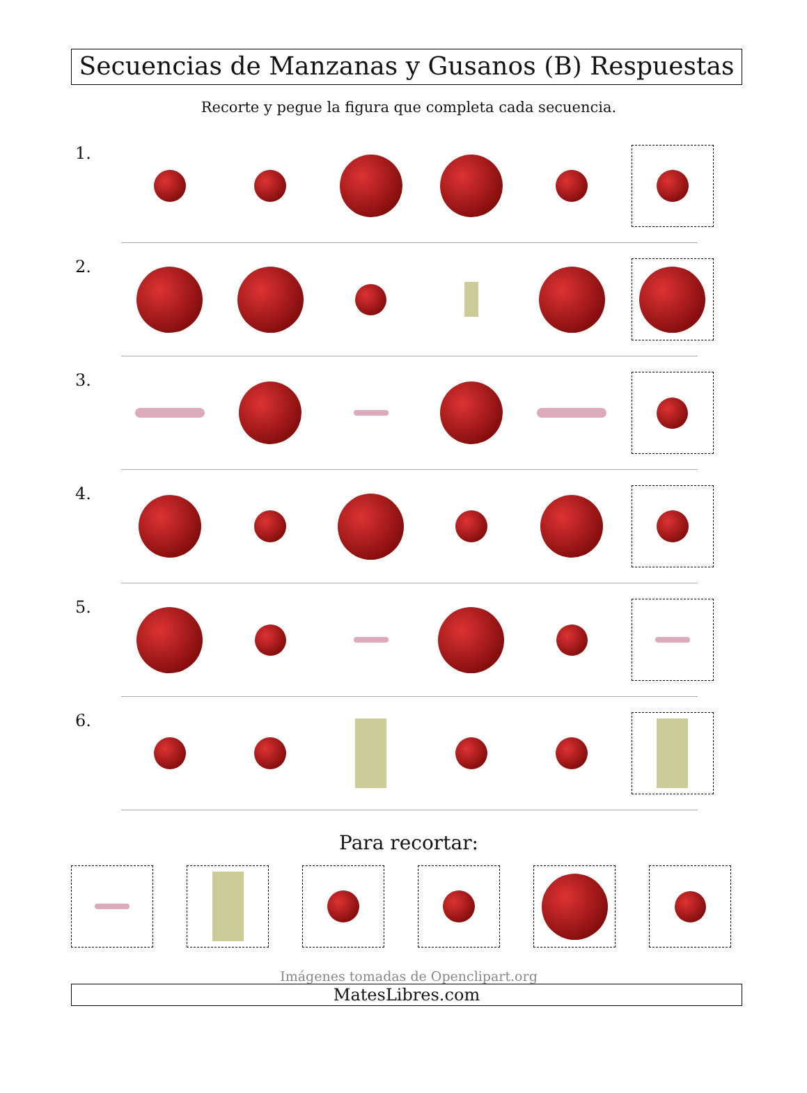Secuencias de Manzanas y Gusanos (B) Respuestas
Recorte y pegue la figura que completa cada secuencia.
1.
2.
3.
4.
5.
6.
Para recortar:
Imágenes tomadas de Openclipart.org
MatesLibres.com